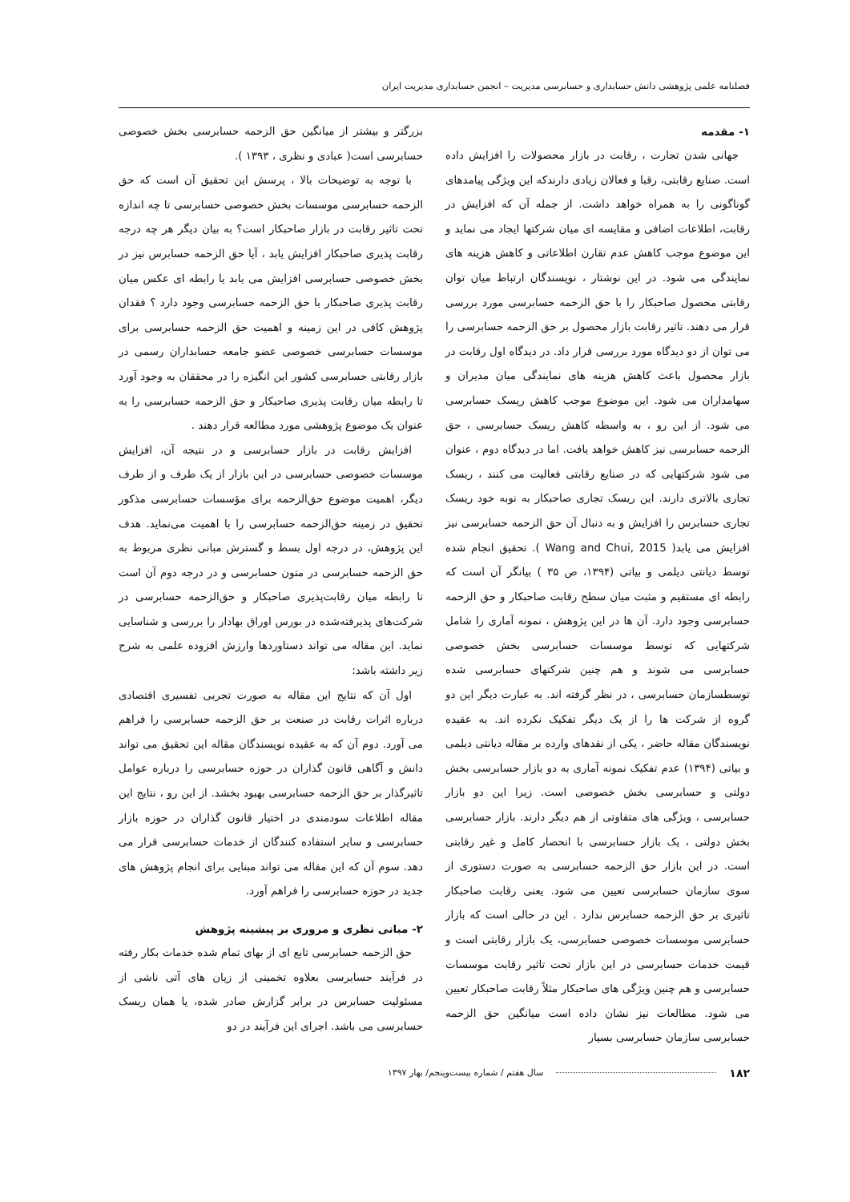فصلنامه علمی پژوهشی دانش حسابداری و حسابرسی مدیریت – انجمن حسابداری مدیریت ایران
۱- مقدمه
جهانی شدن تجارت ، رقابت در بازار محصولات را افزایش داده است. صنایع رقابتی، رقبا و فعالان زیادی دارندکه این ویژگی پیامدهای گوناگونی را به همراه خواهد داشت. از جمله آن که افزایش در رقابت، اطلاعات اضافی و مقایسه ای میان شرکتها ایجاد می نماید و این موضوع موجب کاهش عدم تقارن اطلاعاتی و کاهش هزینه های نمایندگی می شود. در این نوشتار ، نویسندگان ارتباط میان توان رقابتی محصول صاحبکار را با حق الزحمه حسابرسی مورد بررسی قرار می دهند. تاثیر رقابت بازار محصول بر حق الزحمه حسابرسی را می توان از دو دیدگاه مورد بررسی قرار داد. در دیدگاه اول رقابت در بازار محصول باعث کاهش هزینه های نمایندگی میان مدیران و سهامداران می شود. این موضوع موجب کاهش ریسک حسابرسی می شود. از این رو ، به واسطه کاهش ریسک حسابرسی ، حق الزحمه حسابرسی نیز کاهش خواهد یافت. اما در دیدگاه دوم ، عنوان می شود شرکتهایی که در صنایع رقابتی فعالیت می کنند ، ریسک تجاری بالاتری دارند. این ریسک تجاری صاحبکار به نوبه خود ریسک تجاری حسابرس را افزایش و به دنبال آن حق الزحمه حسابرسی نیز افزایش می یابد( Wang and Chui, 2015 ). تحقیق انجام شده توسط دیانتی دیلمی و بیاتی (۱۳۹۴، ص ۳۵ ) بیانگر آن است که رابطه ای مستقیم و مثبت میان سطح رقابت صاحبکار و حق الزحمه حسابرسی وجود دارد. آن ها در این پژوهش ، نمونه آماری را شامل شرکتهایی که توسط موسسات حسابرسی بخش خصوصی حسابرسی می شوند و هم چنین شرکتهای حسابرسی شده توسطسازمان حسابرسی ، در نظر گرفته اند. به عبارت دیگر این دو گروه از شرکت ها را از یک دیگر تفکیک نکرده اند. به عقیده نویسندگان مقاله حاضر ، یکی از نقدهای وارده بر مقاله دیانتی دیلمی و بیاتی (۱۳۹۴) عدم تفکیک نمونه آماری به دو بازار حسابرسی بخش دولتی و حسابرسی بخش خصوصی است. زیرا این دو بازار حسابرسی ، ویژگی های متفاوتی از هم دیگر دارند. بازار حسابرسی بخش دولتی ، یک بازار حسابرسی با انحصار کامل و غیر رقابتی است. در این بازار حق الزحمه حسابرسی به صورت دستوری از سوی سازمان حسابرسی تعیین می شود. یعنی رقابت صاحبکار تاثیری بر حق الزحمه حسابرس ندارد . این در حالی است که بازار حسابرسی موسسات خصوصی حسابرسی، یک بازار رقابتی است و قیمت خدمات حسابرسی در این بازار تحت تاثیر رقابت موسسات حسابرسی و هم چنین ویژگی های صاحبکار مثلاً رقابت صاحبکار تعیین می شود. مطالعات نیز نشان داده است میانگین حق الزحمه حسابرسی سازمان حسابرسی بسیار
بزرگتر و بیشتر از میانگین حق الزحمه حسابرسی بخش خصوصی حسابرسی است( عبادی و نظری ، ۱۳۹۳ ).
با توجه به توضیحات بالا ، پرسش این تحقیق آن است که حق الزحمه حسابرسی موسسات بخش خصوصی حسابرسی تا چه اندازه تحت تاثیر رقابت در بازار صاحبکار است؟ به بیان دیگر هر چه درجه رقابت پذیری صاحبکار افزایش یابد ، آیا حق الزحمه حسابرس نیز در بخش خصوصی حسابرسی افزایش می یابد یا رابطه ای عکس میان رقابت پذیری صاحبکار با حق الزحمه حسابرسی وجود دارد ؟ فقدان پژوهش کافی در این زمینه و اهمیت حق الزحمه حسابرسی برای موسسات حسابرسی خصوصی عضو جامعه حسابداران رسمی در بازار رقابتی حسابرسی کشور این انگیزه را در محققان به وجود آورد تا رابطه میان رقابت پذیری صاحبکار و حق الزحمه حسابرسی را به عنوان یک موضوع پژوهشی مورد مطالعه قرار دهند .
افزایش رقابت در بازار حسابرسی و در نتیجه آن، افزایش موسسات خصوصی حسابرسی در این بازار از یک طرف و از طرف دیگر، اهمیت موضوع حق‌الزحمه برای مؤسسات حسابرسی مذکور تحقیق در زمینه حق‌الزحمه حسابرسی را با اهمیت می‌نماید. هدف این پژوهش، در درجه اول بسط و گسترش مبانی نظری مربوط به حق الزحمه حسابرسی در متون حسابرسی و در درجه دوم آن است تا رابطه میان رقابت‌پذیری صاحبکار و حق‌الزحمه حسابرسی در شرکت‌های پذیرفته‌شده در بورس اوراق بهادار را بررسی و شناسایی نماید. این مقاله می تواند دستاوردها وارزش افزوده علمی به شرح زیر داشته باشد:
اول آن که نتایج این مقاله به صورت تجربی تفسیری اقتصادی درباره اثرات رقابت در صنعت بر حق الزحمه حسابرسی را فراهم می آورد. دوم آن که به عقیده نویسندگان مقاله این تحقیق می تواند دانش و آگاهی قانون گذاران در حوزه حسابرسی را درباره عوامل تاثیرگذار بر حق الزحمه حسابرسی بهبود بخشد. از این رو ، نتایج این مقاله اطلاعات سودمندی در اختیار قانون گذاران در حوزه بازار حسابرسی و سایر استفاده کنندگان از خدمات حسابرسی قرار می دهد. سوم آن که این مقاله می تواند مبنایی برای انجام پژوهش های جدید در حوزه حسابرسی را فراهم آورد.
۲- مبانی نظری و مروری بر پیشینه پژوهش
حق الزحمه حسابرسی تابع ای از بهای تمام شده خدمات بکار رفته در فرآیند حسابرسی بعلاوه تخمینی از زیان های آتی ناشی از مسئولیت حسابرس در برابر گزارش صادر شده، یا همان ریسک حسابرسی می باشد. اجرای این فرآیند در دو
۱۸۲ سال هفتم / شماره بیست‌وپنجم/ بهار ۱۳۹۷